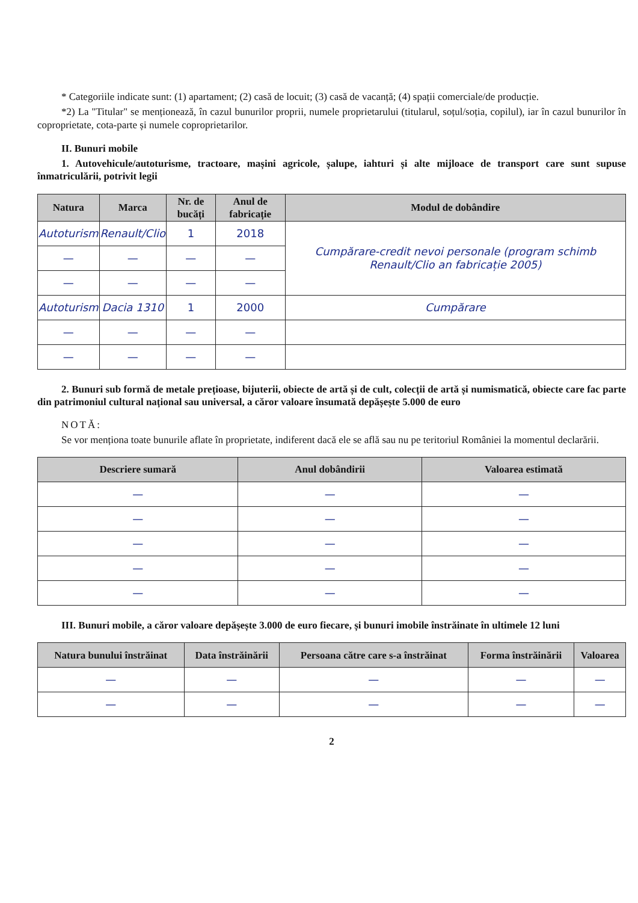* Categoriile indicate sunt: (1) apartament; (2) casă de locuit; (3) casă de vacanță; (4) spații comerciale/de producție.
*2) La "Titular" se menționează, în cazul bunurilor proprii, numele proprietarului (titularul, soțul/soția, copilul), iar în cazul bunurilor în coproprietate, cota-parte și numele coproprietarilor.
II. Bunuri mobile
1. Autovehicule/autoturisme, tractoare, mașini agricole, șalupe, iahturi și alte mijloace de transport care sunt supuse înmatriculării, potrivit legii
| Natura | Marca | Nr. de bucăți | Anul de fabricație | Modul de dobândire |
| --- | --- | --- | --- | --- |
| Autoturism | Renault/Clio | 1 | 2018 | Cumpărare-credit nevoi personale (program schimb Renault/Clio an fabricație 2005) |
| — | — | — | — | |
| — | — | — | — | |
| Autoturism | Dacia 1310 | 1 | 2000 | Cumpărare |
| — | — | — | — | |
| — | — | — | — | |
2. Bunuri sub formă de metale prețioase, bijuterii, obiecte de artă și de cult, colecții de artă și numismatică, obiecte care fac parte din patrimoniul cultural național sau universal, a căror valoare însumată depășește 5.000 de euro
NOTĂ:
Se vor menționa toate bunurile aflate în proprietate, indiferent dacă ele se află sau nu pe teritoriul României la momentul declarării.
| Descriere sumară | Anul dobândirii | Valoarea estimată |
| --- | --- | --- |
| — | — | — |
| — | — | — |
| — | — | — |
| — | — | — |
| — | — | — |
III. Bunuri mobile, a căror valoare depășește 3.000 de euro fiecare, și bunuri imobile înstrăinate în ultimele 12 luni
| Natura bunului înstrăinat | Data înstrăinării | Persoana către care s-a înstrăinat | Forma înstrăinării | Valoarea |
| --- | --- | --- | --- | --- |
| — | — | — | — | — |
| — | — | — | — | — |
2